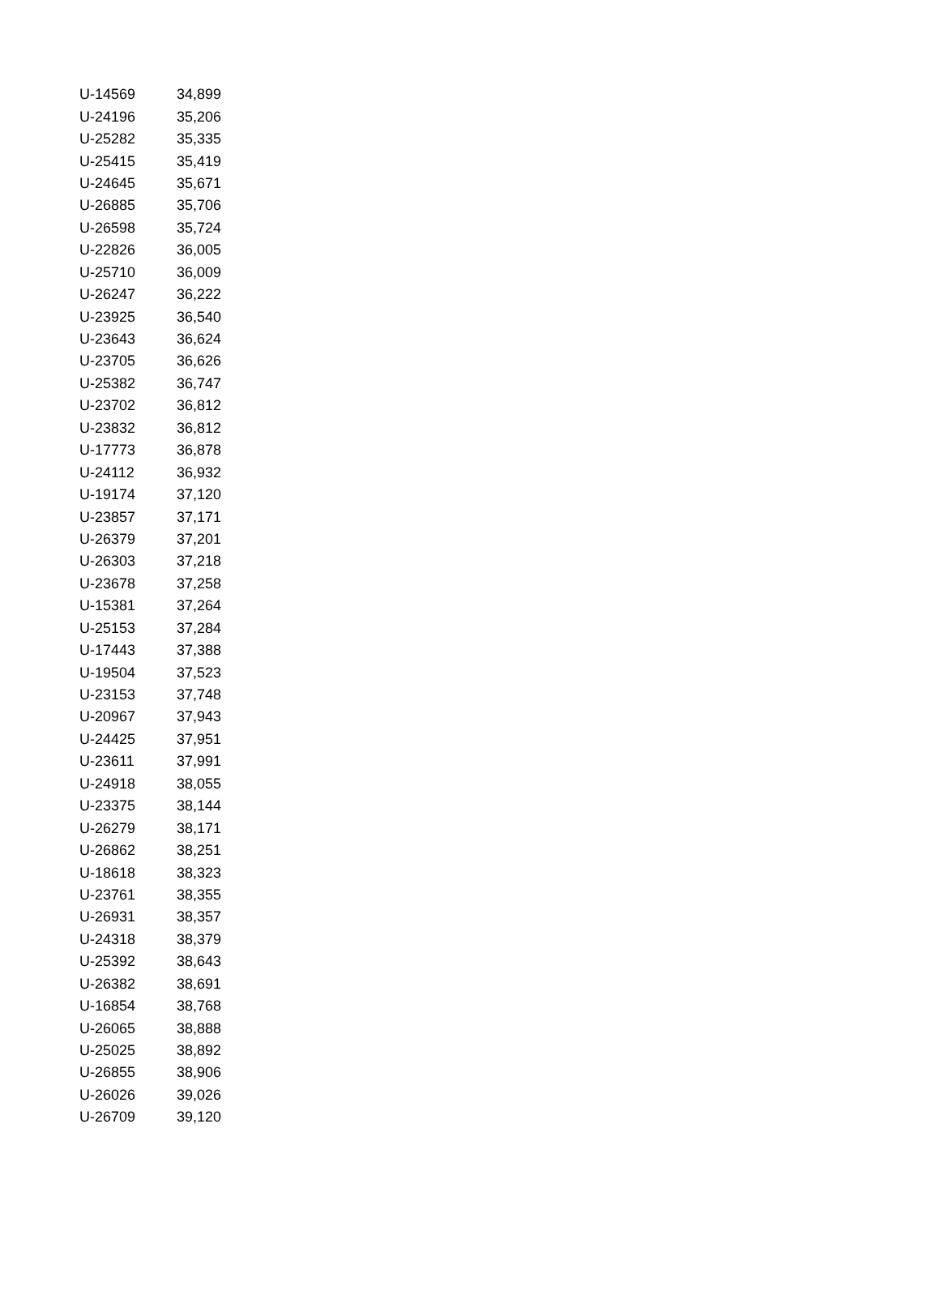| U-14569 | 34,899 |
| U-24196 | 35,206 |
| U-25282 | 35,335 |
| U-25415 | 35,419 |
| U-24645 | 35,671 |
| U-26885 | 35,706 |
| U-26598 | 35,724 |
| U-22826 | 36,005 |
| U-25710 | 36,009 |
| U-26247 | 36,222 |
| U-23925 | 36,540 |
| U-23643 | 36,624 |
| U-23705 | 36,626 |
| U-25382 | 36,747 |
| U-23702 | 36,812 |
| U-23832 | 36,812 |
| U-17773 | 36,878 |
| U-24112 | 36,932 |
| U-19174 | 37,120 |
| U-23857 | 37,171 |
| U-26379 | 37,201 |
| U-26303 | 37,218 |
| U-23678 | 37,258 |
| U-15381 | 37,264 |
| U-25153 | 37,284 |
| U-17443 | 37,388 |
| U-19504 | 37,523 |
| U-23153 | 37,748 |
| U-20967 | 37,943 |
| U-24425 | 37,951 |
| U-23611 | 37,991 |
| U-24918 | 38,055 |
| U-23375 | 38,144 |
| U-26279 | 38,171 |
| U-26862 | 38,251 |
| U-18618 | 38,323 |
| U-23761 | 38,355 |
| U-26931 | 38,357 |
| U-24318 | 38,379 |
| U-25392 | 38,643 |
| U-26382 | 38,691 |
| U-16854 | 38,768 |
| U-26065 | 38,888 |
| U-25025 | 38,892 |
| U-26855 | 38,906 |
| U-26026 | 39,026 |
| U-26709 | 39,120 |